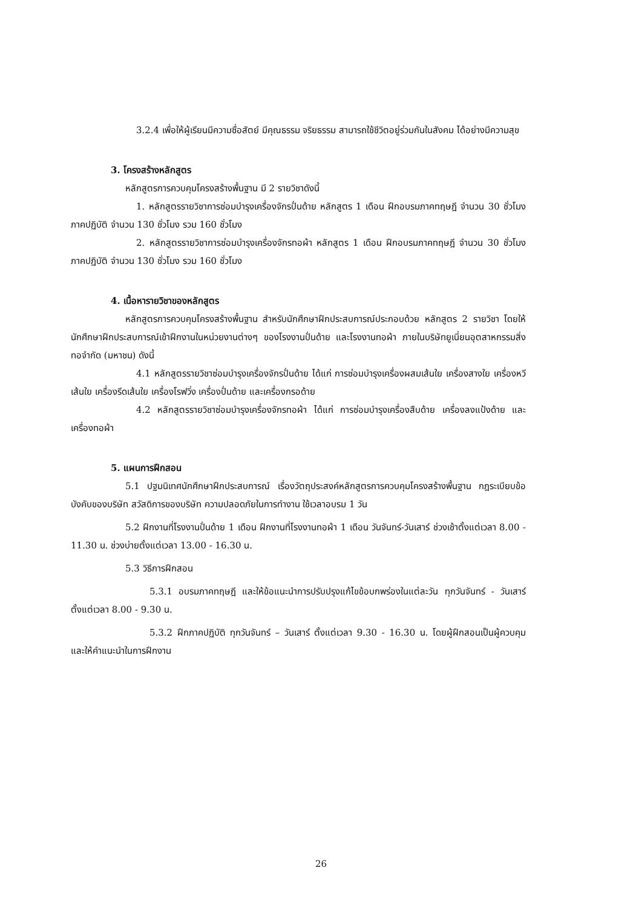3.2.4 เพื่อให้ผู้เรียนมีความซื่อสัตย์ มีคุณธรรม จริยธรรม สามารถใช้ชีวิตอยู่ร่วมกันในสังคม ได้อย่างมีความสุข
3. โครงสร้างหลักสูตร
หลักสูตรการควบคุมโครงสร้างพื้นฐาน มี 2 รายวิชาดังนี้
1. หลักสูตรรายวิชาการซ่อมบำรุงเครื่องจักรปั่นด้าย หลักสูตร 1 เดือน ฝึกอบรมภาคทฤษฎี จำนวน 30 ชั่วโมง ภาคปฏิบัติ จำนวน 130 ชั่วโมง รวม 160 ชั่วโมง
2. หลักสูตรรายวิชาการซ่อมบำรุงเครื่องจักรทอผ้า หลักสูตร 1 เดือน ฝึกอบรมภาคทฤษฎี จำนวน 30 ชั่วโมง ภาคปฏิบัติ จำนวน 130 ชั่วโมง รวม 160 ชั่วโมง
4. เนื้อหารายวิชาของหลักสูตร
หลักสูตรการควบคุมโครงสร้างพื้นฐาน สำหรับนักศึกษาฝึกประสบการณ์ประกอบด้วย หลักสูตร 2 รายวิชา โดยให้นักศึกษาฝึกประสบการณ์เข้าฝึกงานในหน่วยงานต่างๆ ของโรงงานปั่นด้าย และโรงงานทอผ้า ภายในบริษัทยูเนี่ยนอุตสาหกรรมสิ่งทอจำกัด (มหาชน) ดังนี้
4.1 หลักสูตรรายวิชาซ่อมบำรุงเครื่องจักรปั่นด้าย ได้แก่ การซ่อมบำรุงเครื่องผสมเส้นใย เครื่องสางใย เครื่องหวีเส้นใย เครื่องรีดเส้นใย เครื่องโรฟวิ่ง เครื่องปั่นด้าย และเครื่องกรอด้าย
4.2 หลักสูตรรายวิชาซ่อมบำรุงเครื่องจักรทอผ้า ได้แก่ การซ่อมบำรุงเครื่องสืบด้าย เครื่องลงแป้งด้าย และเครื่องทอผ้า
5. แผนการฝึกสอน
5.1 ปฐมนิเทศนักศึกษาฝึกประสบการณ์ เรื่องวัตถุประสงค์หลักสูตรการควบคุมโครงสร้างพื้นฐาน กฎระเบียบข้อบังคับของบริษัท สวัสดิการของบริษัท ความปลอดภัยในการทำงาน ใช้เวลาอบรม 1 วัน
5.2 ฝึกงานที่โรงงานปั่นด้าย 1 เดือน ฝึกงานที่โรงงานทอผ้า 1 เดือน วันจันทร์-วันเสาร์ ช่วงเช้าตั้งแต่เวลา 8.00 - 11.30 น. ช่วงบ่ายตั้งแต่เวลา 13.00 - 16.30 น.
5.3 วิธีการฝึกสอน
5.3.1 อบรมภาคทฤษฎี และให้ข้อแนะนำการปรับปรุงแก้ไขข้อบกพร่องในแต่ละวัน ทุกวันจันทร์ - วันเสาร์ ตั้งแต่เวลา 8.00 - 9.30 น.
5.3.2 ฝึกภาคปฏิบัติ ทุกวันจันทร์ – วันเสาร์ ตั้งแต่เวลา 9.30 - 16.30 น. โดยผู้ฝึกสอนเป็นผู้ควบคุม และให้คำแนะนำในการฝึกงาน
26